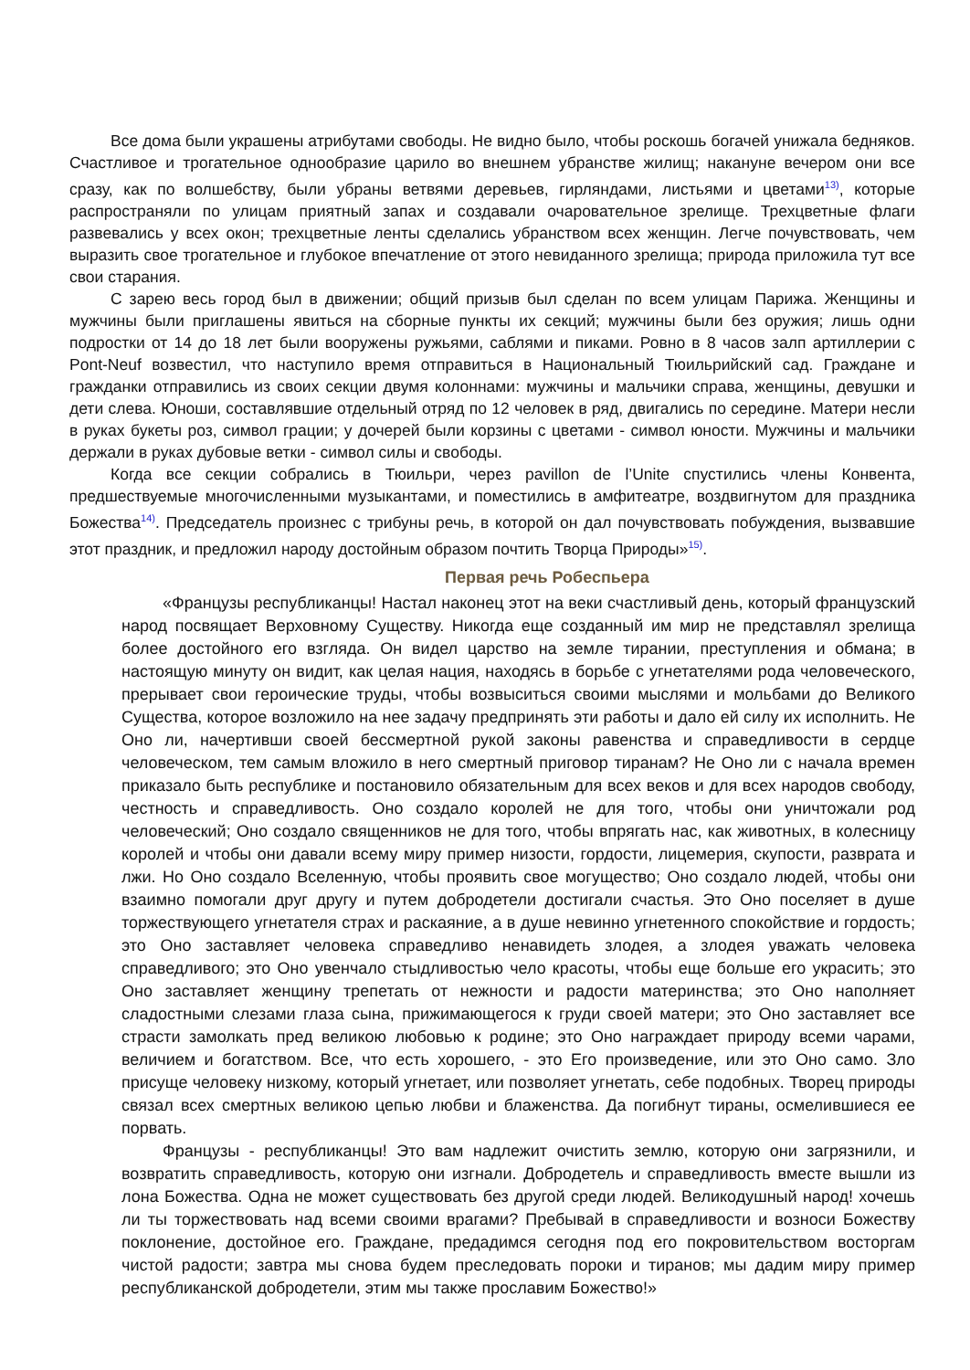Все дома были украшены атрибутами свободы. Не видно было, чтобы роскошь богачей унижала бедняков. Счастливое и трогательное однообразие царило во внешнем убранстве жилищ; накануне вечером они все сразу, как по волшебству, были убраны ветвями деревьев, гирляндами, листьями и цветами<sup>13)</sup>, которые распространяли по улицам приятный запах и создавали очаровательное зрелище. Трехцветные флаги развевались у всех окон; трехцветные ленты сделались убранством всех женщин. Легче почувствовать, чем выразить свое трогательное и глубокое впечатление от этого невиданного зрелища; природа приложила тут все свои старания.
С зарею весь город был в движении; общий призыв был сделан по всем улицам Парижа. Женщины и мужчины были приглашены явиться на сборные пункты их секций; мужчины были без оружия; лишь одни подростки от 14 до 18 лет были вооружены ружьями, саблями и пиками. Ровно в 8 часов залп артиллерии с Pont-Neuf возвестил, что наступило время отправиться в Национальный Тюильрийский сад. Граждане и гражданки отправились из своих секции двумя колоннами: мужчины и мальчики справа, женщины, девушки и дети слева. Юноши, составлявшие отдельный отряд по 12 человек в ряд, двигались по середине. Матери несли в руках букеты роз, символ грации; у дочерей были корзины с цветами - символ юности. Мужчины и мальчики держали в руках дубовые ветки - символ силы и свободы.
Когда все секции собрались в Тюильри, через pavillon de l’Unite спустились члены Конвента, предшествуемые многочисленными музыкантами, и поместились в амфитеатре, воздвигнутом для праздника Божества<sup>14)</sup>. Председатель произнес с трибуны речь, в которой он дал почувствовать побуждения, вызвавшие этот праздник, и предложил народу достойным образом почтить Творца Природы»<sup>15)</sup>.
Первая речь Робеспьера
«Французы республиканцы! Настал наконец этот на веки счастливый день, который французский народ посвящает Верховному Существу. Никогда еще созданный им мир не представлял зрелища более достойного его взгляда. Он видел царство на земле тирании, преступления и обмана; в настоящую минуту он видит, как целая нация, находясь в борьбе с угнетателями рода человеческого, прерывает свои героические труды, чтобы возвыситься своими мыслями и мольбами до Великого Существа, которое возложило на нее задачу предпринять эти работы и дало ей силу их исполнить. Не Оно ли, начертивши своей бессмертной рукой законы равенства и справедливости в сердце человеческом, тем самым вложило в него смертный приговор тиранам? Не Оно ли с начала времен приказало быть республике и постановило обязательным для всех веков и для всех народов свободу, честность и справедливость. Оно создало королей не для того, чтобы они уничтожали род человеческий; Оно создало священников не для того, чтобы впрягать нас, как животных, в колесницу королей и чтобы они давали всему миру пример низости, гордости, лицемерия, скупости, разврата и лжи. Но Оно создало Вселенную, чтобы проявить свое могущество; Оно создало людей, чтобы они взаимно помогали друг другу и путем добродетели достигали счастья. Это Оно поселяет в душе торжествующего угнетателя страх и раскаяние, а в душе невинно угнетенного спокойствие и гордость; это Оно заставляет человека справедливо ненавидеть злодея, а злодея уважать человека справедливого; это Оно увенчало стыдливостью чело красоты, чтобы еще больше его украсить; это Оно заставляет женщину трепетать от нежности и радости материнства; это Оно наполняет сладостными слезами глаза сына, прижимающегося к груди своей матери; это Оно заставляет все страсти замолкать пред великою любовью к родине; это Оно награждает природу всеми чарами, величием и богатством. Все, что есть хорошего, - это Его произведение, или это Оно само. Зло присуще человеку низкому, который угнетает, или позволяет угнетать, себе подобных. Творец природы связал всех смертных великою цепью любви и блаженства. Да погибнут тираны, осмелившиеся ее порвать.
Французы - республиканцы! Это вам надлежит очистить землю, которую они загрязнили, и возвратить справедливость, которую они изгнали. Добродетель и справедливость вместе вышли из лона Божества. Одна не может существовать без другой среди людей. Великодушный народ! хочешь ли ты торжествовать над всеми своими врагами? Пребывай в справедливости и возноси Божеству поклонение, достойное его. Граждане, предадимся сегодня под его покровительством восторгам чистой радости; завтра мы снова будем преследовать пороки и тиранов; мы дадим миру пример республиканской добродетели, этим мы также прославим Божество!»